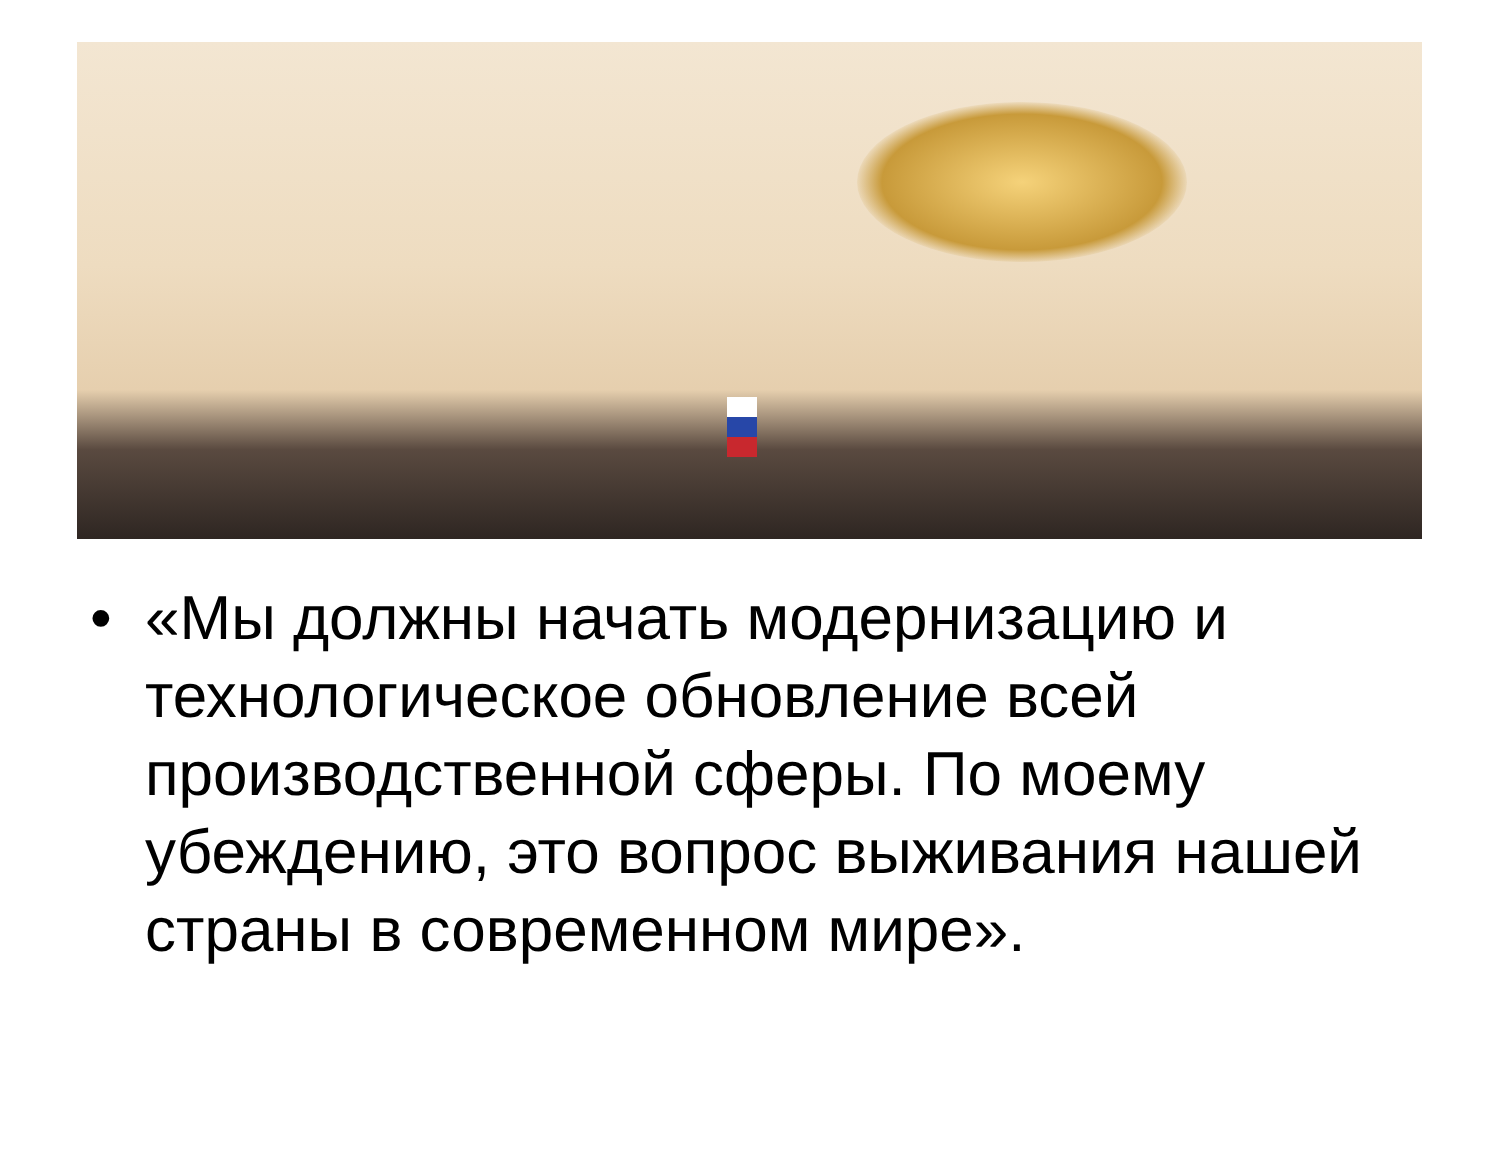• «Мы должны начать модернизацию и технологическое обновление всей производственной сферы. По моему убеждению, это вопрос выживания нашей страны в современном мире».